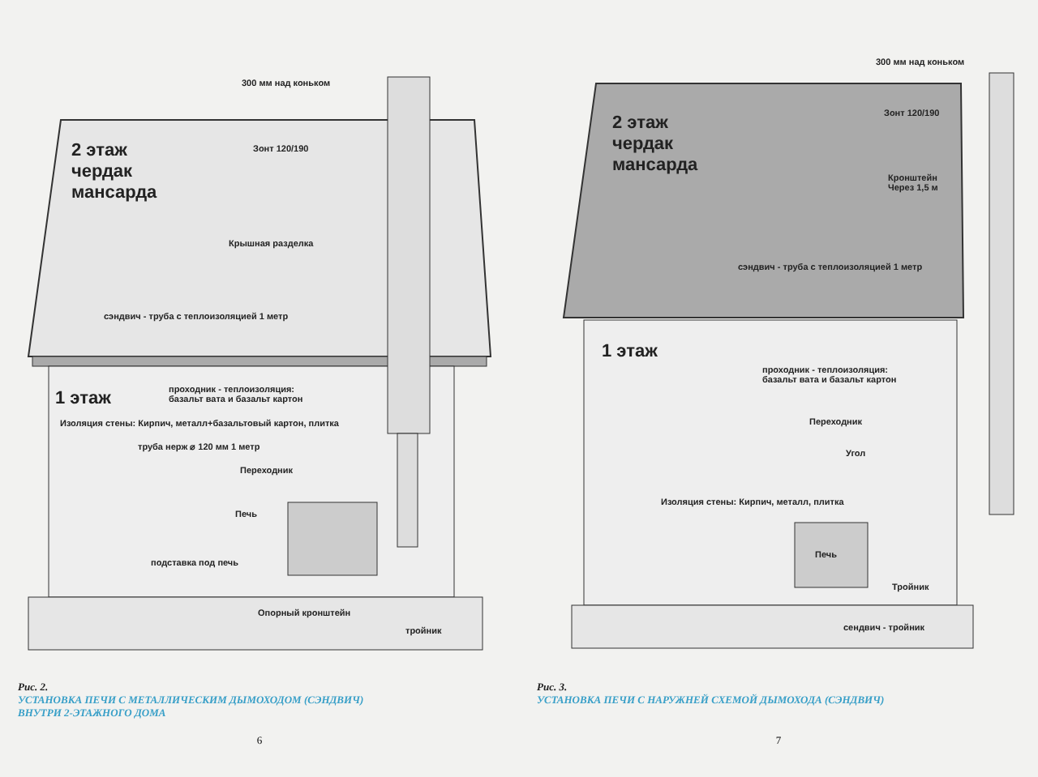300 мм над коньком
2 этаж
чердак
мансарда
Зонт 120/190
Крышная разделка
сэндвич - труба с теплоизоляцией 1 метр
1 этаж
проходник - теплоизоляция:
базальт вата и базальт картон
Изоляция стены: Кирпич, металл+базальтовый картон, плитка
труба нерж ⌀ 120 мм 1 метр
Переходник
Печь
подставка под печь
Опорный кронштейн
тройник
Рис. 2.
УСТАНОВКА ПЕЧИ С МЕТАЛЛИЧЕСКИМ ДЫМОХОДОМ (СЭНДВИЧ)
ВНУТРИ 2-ЭТАЖНОГО ДОМА
6
300 мм над коньком
2 этаж
чердак
мансарда
Зонт 120/190
Кронштейн
Через 1,5 м
сэндвич - труба с теплоизоляцией 1 метр
1 этаж
проходник - теплоизоляция:
базальт вата и базальт картон
Переходник
Угол
Изоляция стены: Кирпич, металл, плитка
Печь
Тройник
сендвич - тройник
Рис. 3.
УСТАНОВКА ПЕЧИ С НАРУЖНЕЙ СХЕМОЙ ДЫМОХОДА (СЭНДВИЧ)
7